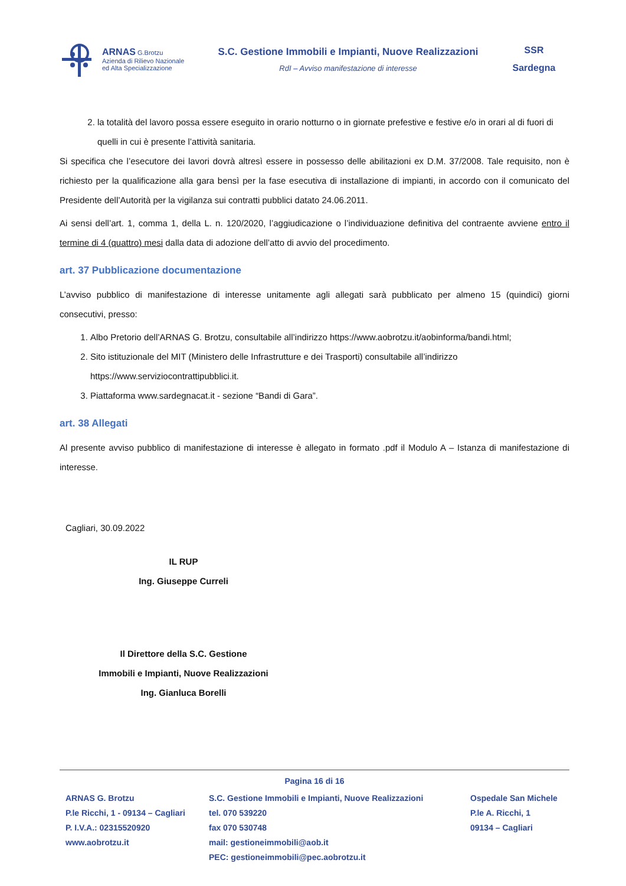ARNAS G.Brotzu
Azienda di Rilievo Nazionale
ed Alta Specializzazione
S.C. Gestione Immobili e Impianti, Nuove Realizzazioni
RdI – Avviso manifestazione di interesse
SSR
Sardegna
2. la totalità del lavoro possa essere eseguito in orario notturno o in giornate prefestive e festive e/o in orari al di fuori di quelli in cui è presente l’attività sanitaria.
Si specifica che l’esecutore dei lavori dovrà altresì essere in possesso delle abilitazioni ex D.M. 37/2008. Tale requisito, non è richiesto per la qualificazione alla gara bensì per la fase esecutiva di installazione di impianti, in accordo con il comunicato del Presidente dell’Autorità per la vigilanza sui contratti pubblici datato 24.06.2011.
Ai sensi dell’art. 1, comma 1, della L. n. 120/2020, l’aggiudicazione o l’individuazione definitiva del contraente avviene entro il termine di 4 (quattro) mesi dalla data di adozione dell’atto di avvio del procedimento.
art. 37 Pubblicazione documentazione
L’avviso pubblico di manifestazione di interesse unitamente agli allegati sarà pubblicato per almeno 15 (quindici) giorni consecutivi, presso:
1. Albo Pretorio dell’ARNAS G. Brotzu, consultabile all’indirizzo https://www.aobrotzu.it/aobinforma/bandi.html;
2. Sito istituzionale del MIT (Ministero delle Infrastrutture e dei Trasporti) consultabile all’indirizzo https://www.serviziocontrattipubblici.it.
3. Piattaforma www.sardegnacat.it - sezione “Bandi di Gara”.
art. 38 Allegati
Al presente avviso pubblico di manifestazione di interesse è allegato in formato .pdf il Modulo A – Istanza di manifestazione di interesse.
Cagliari, 30.09.2022
IL RUP
Ing. Giuseppe Curreli
Il Direttore della S.C. Gestione
Immobili e Impianti, Nuove Realizzazioni
Ing. Gianluca Borelli
Pagina 16 di 16
ARNAS G. Brotzu
P.le Ricchi, 1 - 09134 – Cagliari
P. I.V.A.: 02315520920
www.aobrotzu.it
S.C. Gestione Immobili e Impianti, Nuove Realizzazioni
tel. 070 539220
fax 070 530748
mail: gestioneimmobili@aob.it
PEC: gestioneimmobili@pec.aobrotzu.it
Ospedale San Michele
P.le A. Ricchi, 1
09134 – Cagliari